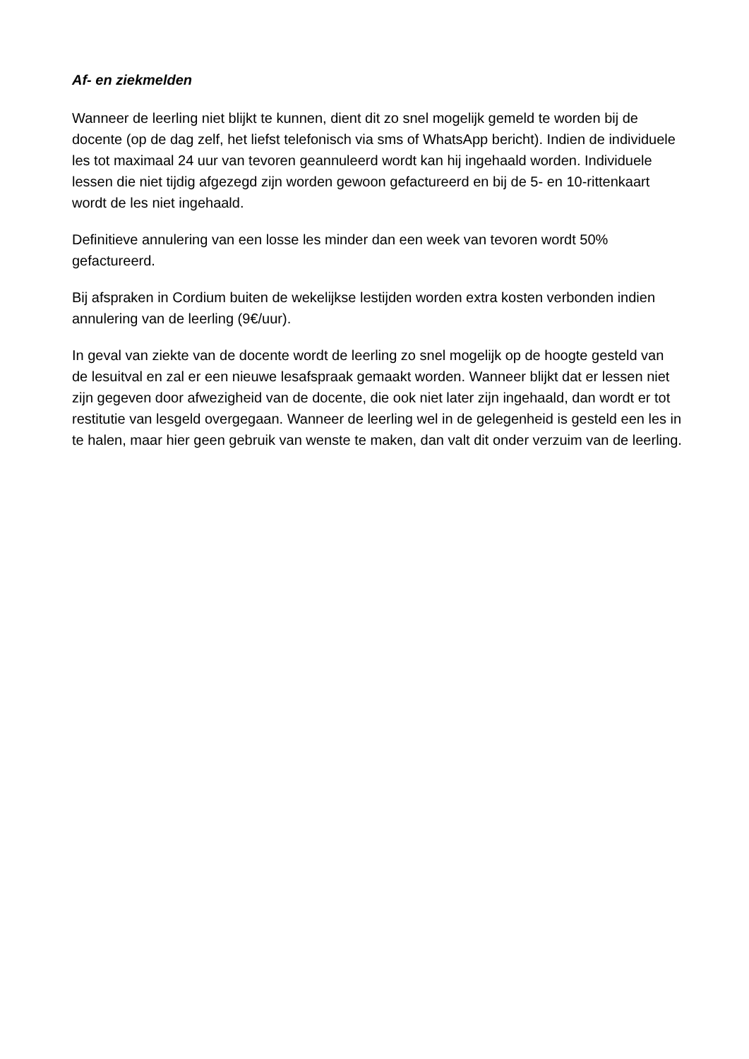Af- en ziekmelden
Wanneer de leerling niet blijkt te kunnen, dient dit zo snel mogelijk gemeld te worden bij de docente (op de dag zelf, het liefst telefonisch via sms of WhatsApp bericht). Indien de individuele les tot maximaal 24 uur van tevoren geannuleerd wordt kan hij ingehaald worden. Individuele lessen die niet tijdig afgezegd zijn worden gewoon gefactureerd en bij de 5- en 10-rittenkaart wordt de les niet ingehaald.
Definitieve annulering van een losse les minder dan een week van tevoren wordt 50% gefactureerd.
Bij afspraken in Cordium buiten de wekelijkse lestijden worden extra kosten verbonden indien annulering van de leerling (9€/uur).
In geval van ziekte van de docente wordt de leerling zo snel mogelijk op de hoogte gesteld van de lesuitval en zal er een nieuwe lesafspraak gemaakt worden. Wanneer blijkt dat er lessen niet zijn gegeven door afwezigheid van de docente, die ook niet later zijn ingehaald, dan wordt er tot restitutie van lesgeld overgegaan. Wanneer de leerling wel in de gelegenheid is gesteld een les in te halen, maar hier geen gebruik van wenste te maken, dan valt dit onder verzuim van de leerling.